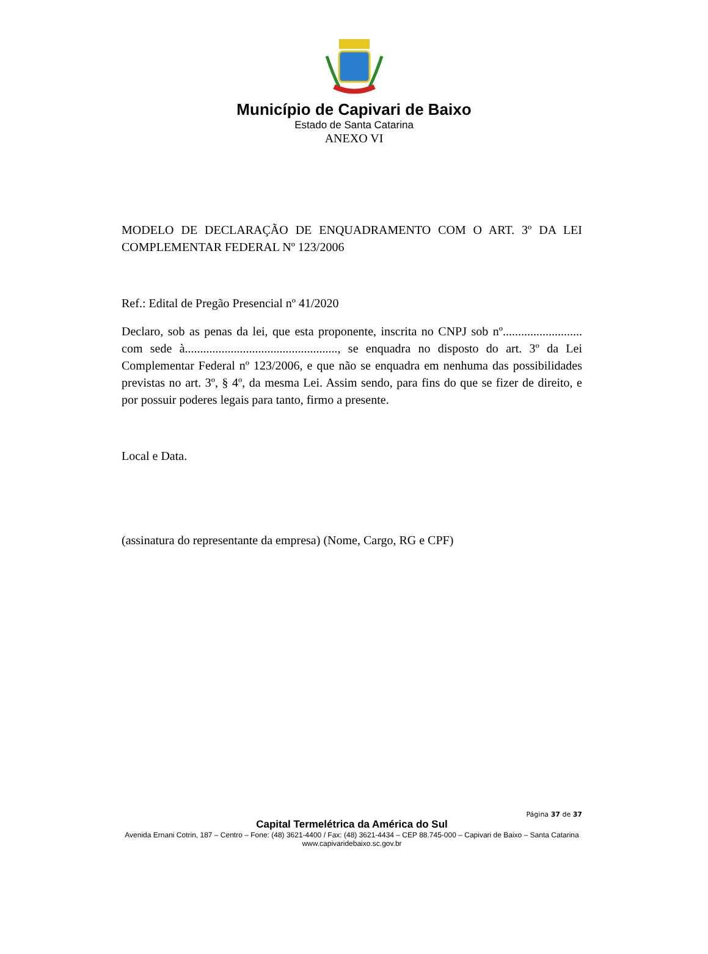Município de Capivari de Baixo
Estado de Santa Catarina
ANEXO VI
MODELO DE DECLARAÇÃO DE ENQUADRAMENTO COM O ART. 3º DA LEI COMPLEMENTAR FEDERAL Nº 123/2006
Ref.: Edital de Pregão Presencial nº 41/2020
Declaro, sob as penas da lei, que esta proponente, inscrita no CNPJ sob nº.......................... com sede à.................................................., se enquadra no disposto do art. 3º da Lei Complementar Federal nº 123/2006, e que não se enquadra em nenhuma das possibilidades previstas no art. 3º, § 4º, da mesma Lei. Assim sendo, para fins do que se fizer de direito, e por possuir poderes legais para tanto, firmo a presente.
Local e Data.
(assinatura do representante da empresa) (Nome, Cargo, RG e CPF)
Página 37 de 37
Capital Termelétrica da América do Sul
Avenida Ernani Cotrin, 187 – Centro – Fone: (48) 3621-4400 / Fax: (48) 3621-4434 – CEP 88.745-000 – Capivari de Baixo – Santa Catarina
www.capivaridebaixo.sc.gov.br